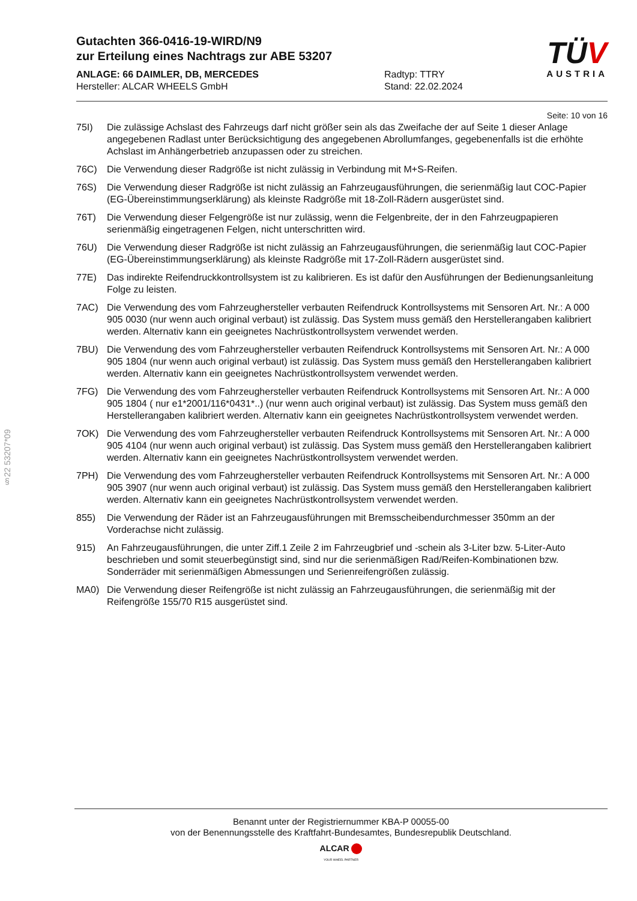§22 53207*09
Gutachten 366-0416-19-WIRD/N9
zur Erteilung eines Nachtrags zur ABE 53207
ANLAGE: 66 DAIMLER, DB, MERCEDES
Hersteller: ALCAR WHEELS GmbH
Radtyp: TTRY
Stand: 22.02.2024
TÜV
AUSTRIA
Seite: 10 von 16
75I) Die zulässige Achslast des Fahrzeugs darf nicht größer sein als das Zweifache der auf Seite 1 dieser Anlage angegebenen Radlast unter Berücksichtigung des angegebenen Abrollumfanges, gegebenenfalls ist die erhöhte Achslast im Anhängerbetrieb anzupassen oder zu streichen.
76C) Die Verwendung dieser Radgröße ist nicht zulässig in Verbindung mit M+S-Reifen.
76S) Die Verwendung dieser Radgröße ist nicht zulässig an Fahrzeugausführungen, die serienmäßig laut COC-Papier (EG-Übereinstimmungserklärung) als kleinste Radgröße mit 18-Zoll-Rädern ausgerüstet sind.
76T) Die Verwendung dieser Felgengröße ist nur zulässig, wenn die Felgenbreite, der in den Fahrzeugpapieren serienmäßig eingetragenen Felgen, nicht unterschritten wird.
76U) Die Verwendung dieser Radgröße ist nicht zulässig an Fahrzeugausführungen, die serienmäßig laut COC-Papier (EG-Übereinstimmungserklärung) als kleinste Radgröße mit 17-Zoll-Rädern ausgerüstet sind.
77E) Das indirekte Reifendruckkontrollsystem ist zu kalibrieren. Es ist dafür den Ausführungen der Bedienungsanleitung Folge zu leisten.
7AC) Die Verwendung des vom Fahrzeughersteller verbauten Reifendruck Kontrollsystems mit Sensoren Art. Nr.: A 000 905 0030 (nur wenn auch original verbaut) ist zulässig. Das System muss gemäß den Herstellerangaben kalibriert werden. Alternativ kann ein geeignetes Nachrüstkontrollsystem verwendet werden.
7BU) Die Verwendung des vom Fahrzeughersteller verbauten Reifendruck Kontrollsystems mit Sensoren Art. Nr.: A 000 905 1804 (nur wenn auch original verbaut) ist zulässig. Das System muss gemäß den Herstellerangaben kalibriert werden. Alternativ kann ein geeignetes Nachrüstkontrollsystem verwendet werden.
7FG) Die Verwendung des vom Fahrzeughersteller verbauten Reifendruck Kontrollsystems mit Sensoren Art. Nr.: A 000 905 1804 ( nur e1*2001/116*0431*..) (nur wenn auch original verbaut) ist zulässig. Das System muss gemäß den Herstellerangaben kalibriert werden. Alternativ kann ein geeignetes Nachrüstkontrollsystem verwendet werden.
7OK) Die Verwendung des vom Fahrzeughersteller verbauten Reifendruck Kontrollsystems mit Sensoren Art. Nr.: A 000 905 4104 (nur wenn auch original verbaut) ist zulässig. Das System muss gemäß den Herstellerangaben kalibriert werden. Alternativ kann ein geeignetes Nachrüstkontrollsystem verwendet werden.
7PH) Die Verwendung des vom Fahrzeughersteller verbauten Reifendruck Kontrollsystems mit Sensoren Art. Nr.: A 000 905 3907 (nur wenn auch original verbaut) ist zulässig. Das System muss gemäß den Herstellerangaben kalibriert werden. Alternativ kann ein geeignetes Nachrüstkontrollsystem verwendet werden.
855) Die Verwendung der Räder ist an Fahrzeugausführungen mit Bremsscheibendurchmesser 350mm an der Vorderachse nicht zulässig.
915) An Fahrzeugausführungen, die unter Ziff.1 Zeile 2 im Fahrzeugbrief und -schein als 3-Liter bzw. 5-Liter-Auto beschrieben und somit steuerbegünstigt sind, sind nur die serienmäßigen Rad/Reifen-Kombinationen bzw. Sonderräder mit serienmäßigen Abmessungen und Serienreifengrößen zulässig.
MA0) Die Verwendung dieser Reifengröße ist nicht zulässig an Fahrzeugausführungen, die serienmäßig mit der Reifengröße 155/70 R15 ausgerüstet sind.
Benannt unter der Registriernummer KBA-P 00055-00
von der Benennungsstelle des Kraftfahrt-Bundesamtes, Bundesrepublik Deutschland.
ALCAR
YOUR WHEEL PARTNER